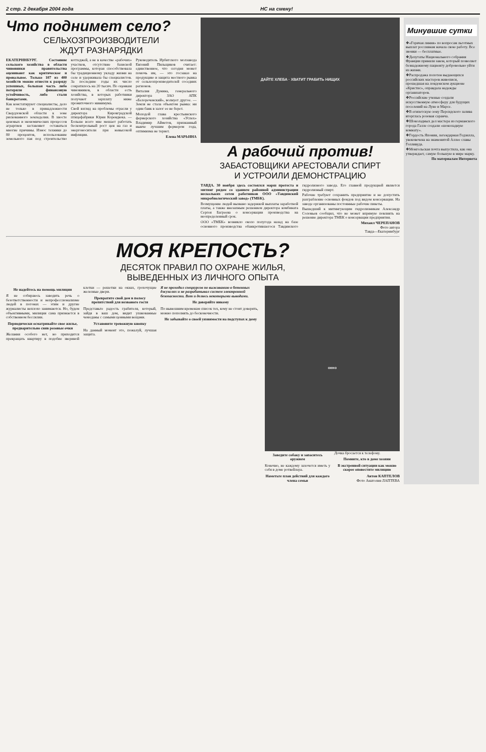2 стр. 2 декабря 2004 года НС на смену!
Что поднимет село?
СЕЛЬХОЗПРОИЗВОДИТЕЛИ
ЖДУТ РАЗНАРЯДКИ
ЕКАТЕРИНБУРГ. Состояние сельского хозяйства в области чиновники правительства оценивают как критическое и провальное. Только 107 из 400 хозяйств можно отнести к разряду успешных, большая часть либо потеряли финансовую устойчивость, либо стали банкротами.
Как констатируют специалисты, дело не только в принадлежности Свердловской области к зоне рискованного земледелия. В хвосте ценовых и экономических процессов аграргиев заставляют оставаться многие причины. Износ техники до 80 процентов, использование земельного пая под строительство коттеджей, а не в качестве «рабочих» участков, отсутствие базисной программы, которая способствовала бы традиционному укладу жизни на селе и удерживала бы специалистов. За последние годы их число сократилось на 20 тысяч. По оценкам чиновников, в области есть хозяйства, в которых работники получают зарплату ниже прожиточного минимума.
Свой взгляд на проблемы отрасли у директора Кировградской птицефабрики Юрия Корендюка. — Больше всего мне мешает работать бесконтрольный рост цен на газ и энергоносители при невысокой инфляции.
Руководитель Ирбитского молзавода Евгений Пильщиков считает: единственное, что сегодня может помочь им, — это госзаказ на продукцию и защита местного рынка от сельхозпроизводителей соседних регионов.
Виталия Дунина, генерального директора ЗАО АПК «Белореченский», волнует другое. — Земля не стала объектом рынка: ни один банк в залог ее не берет.
Молодой глава крестьянского фермерского хозяйства «Успех» Владимир Айметов, признанный нынче лучшим фермером года, оптимизма не теряет.
Елена МАРЬИНА
ДАЙТЕ ХЛЕБА · ХВАТИТ ГРАБИТЬ НИЩИХ
А рабочий против!
ЗАБАСТОВЩИКИ АРЕСТОВАЛИ СПИРТ
И УСТРОИЛИ ДЕМОНСТРАЦИЮ
ТАВДА. 30 ноября здесь состоялся марш протеста и митинг рядом со зданием районной администрации нескольких сотен работников ООО «Тавдинский микробиологический завод» (ТМБК).
Возмущение людей вызвано задержкой выплаты заработной платы, а также внезапным решением директора комбината Сергея Багреева о консервации производства на неопределенный срок.
ООО «ТМБК» возникло около полугода назад на базе основного производства обанкротившегося Тавдинского гидролизного завода. Его главной продукцией является гидролизный спирт.
Рабочие требуют сохранить предприятие и не допустить разграбление основных фондов под видом консервации. На заводе организованы постоянные рабочие пикеты.
Вышедший к митингующим гидролизникам Александр Соловьев сообщил, что не может впрямую повлиять на решение директора ТМБК о консервации предприятия.
Михаил ЧЕРЕПАНОВ
Фото автора
Тавда—Екатеринбург
МОЯ КРЕПОСТЬ?
ДЕСЯТОК ПРАВИЛ ПО ОХРАНЕ ЖИЛЬЯ,
ВЫВЕДЕННЫХ ИЗ ЛИЧНОГО ОПЫТА
Не надейтесь на помощь милиции
Я не собираюсь заводить речь о безответственности и непрофессионализме людей в погонах — этим и другие журналисты неплохо занимаются. Но, будем объективными, милиция сама признается в собственном бессилии.
Периодически осматривайте свое жилье, предварительно сняв розовые очки
Желания особого нет, но приходится превращать квартиру в подобие звериной клетки — решетки на окнах, грохочущие железные двери.
Превратите свой дом в полосу препятствий для незваного гостя
Представьте радость грабителя, который, зайдя в ваш дом, видит упакованные чемоданы с самыми ценными вещами.
Установите тревожную кнопку
На данный момент это, пожалуй, лучшая защита.
Я не проходил спецкурсов по выживанию в бетонных джунглях и не разрабатывал систем электронной безопасности. Вот и делюсь некоторыми выводами.
Не доверяйте никому
По нынешним временам список тех, кому не стоит доверять, можно пополнять до бесконечности.
Не забывайте о своей уязвимости на подступах к дому
окно
Заведите собаку и запаситесь оружием
Конечно, не каждому захочется иметь у себя в доме ротвейлера.
Наметьте план действий для каждого члена семьи
Дочка бросается к телефону.
Помните, кто в доме хозяин
В экстренной ситуации как можно скорее оповестите милицию
Антон КАПТЕЛОВ
Фото Анатолия ЛАПТЕВА
Минувшие сутки
❖«Горячая линия» по вопросам льготных выплат россиянам начала свою работу. Все звонки — бесплатные.
❖Депутаты Национального собрания Франции приняли закон, который позволяет безнадежному пациенту добровольно уйти из жизни.
❖Распродажа полотен выдающихся российских мастеров живописи, прошедшая на лондонском аукционе «Кристис», оправдала надежды организаторов.
❖Российские ученые создали искусственную атмосферу для будущих поселений на Луне и Марсе.
❖В египетскую зону Персидского залива вторглась розовая саранча.
❖Шоколадных дел мастера из германского города Галле создали «шоколадную комнату».
❖Гордость Японии, легендарная Годзилла, увековечена на знаменитой Аллее славы Голливуда.
❖Монгольская почта выпустила, как она утверждает, самую большую в мире марку.
По материалам Интернета